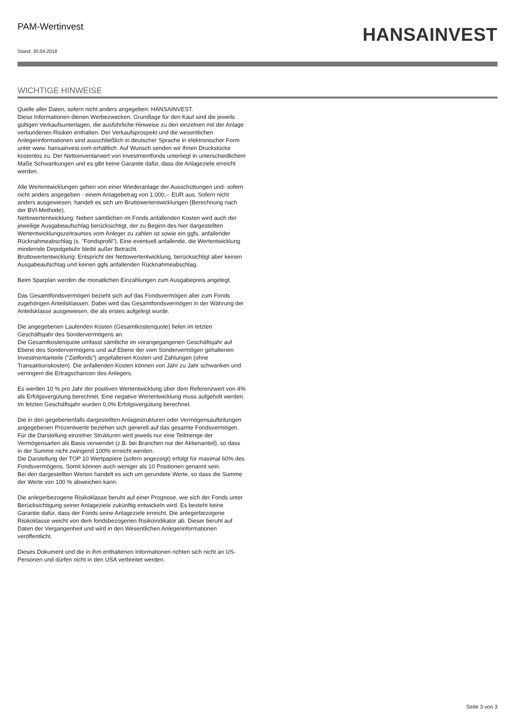PAM-Wertinvest
Stand: 30.04.2018
HANSAINVEST
WICHTIGE HINWEISE
Quelle aller Daten, sofern nicht anders angegeben: HANSAINVEST.
Diese Informationen dienen Werbezwecken. Grundlage für den Kauf sind die jeweils gültigen Verkaufsunterlagen, die ausführliche Hinweise zu den einzelnen mit der Anlage verbundenen Risiken enthalten. Der Verkaufsprospekt und die wesentlichen Anlegerinformationen sind ausschließlich in deutscher Sprache in elektronischer Form unter www. hansainvest.com erhältlich. Auf Wunsch senden wir Ihnen Druckstücke kostenlos zu. Der Nettoinventarwert von Investmentfonds unterliegt in unterschiedlichem Maße Schwankungen und es gibt keine Garantie dafür, dass die Anlageziele erreicht werden.
Alle Wertentwicklungen gehen von einer Wiederanlage der Ausschüttungen und- sofern nicht anders angegeben - einem Anlagebetrag von 1.000,-- EUR aus. Sofern nicht anders ausgewiesen, handelt es sich um Bruttowertentwicklungen (Berechnung nach der BVI-Methode).
Nettowertentwicklung: Neben sämtlichen im Fonds anfallenden Kosten wird auch der jeweilige Ausgabeaufschlag berücksichtigt, der zu Beginn des hier dargestellten Wertentwicklungszeitraumes vom Anleger zu zahlen ist sowie ein ggfs. anfallender Rücknahmeabschlag (s. "Fondsprofil"). Eine eventuell anfallende, die Wertentwicklung mindernde Depotgebühr bleibt außer Betracht.
Bruttowertentwicklung: Entspricht der Nettowertentwicklung, berücksichtigt aber keinen Ausgabeaufschlag und keinen ggfs anfallenden Rücknahmeabschlag.
Beim Sparplan werden die monatlichen Einzahlungen zum Ausgabepreis angelegt.
Das Gesamtfondsvermögen bezieht sich auf das Fondsvermögen aller zum Fonds zugehörigen Anteilsklassen. Dabei wird das Gesamtfondsvermögen in der Währung der Anteilsklasse ausgewiesen, die als erstes aufgelegt wurde.
Die angegebenen Laufenden Kosten (Gesamtkostenquote) fielen im letzten Geschäftsjahr des Sondervermögens an.
Die Gesamtkostenquote umfasst sämtliche im vorangegangenen Geschäftsjahr auf Ebene des Sondervermögens und auf Ebene der vom Sondervermögen gehaltenen Investmentanteile ("Zielfonds") angefallenen Kosten und Zahlungen (ohne Transaktionskosten). Die anfallenden Kosten können von Jahr zu Jahr schwanken und verringern die Ertragschancen des Anlegers.
Es werden 10 % pro Jahr der positiven Wertentwicklung über dem Referenzwert von 4% als Erfolgsvergütung berechnet. Eine negative Wertentwicklung muss aufgeholt werden.
Im letzten Geschäftsjahr wurden 0,0% Erfolgsvergütung berechnet.
Die in den gegebenenfalls dargestellten Anlagestrukturen oder Vermögensaufteilungen angegebenen Prozentwerte beziehen sich generell auf das gesamte Fondsvermögen. Für die Darstellung einzelner Strukturen wird jeweils nur eine Teilmenge der Vermögensarten als Basis verwendet (z.B. bei Branchen nur der Aktienanteil), so dass in der Summe nicht zwingend 100% erreicht werden.
Die Darstellung der TOP 10 Wertpapiere (sofern angezeigt) erfolgt für maximal 60% des Fondsvermögens. Somit können auch weniger als 10 Positionen genannt sein.
Bei den dargestellten Werten handelt es sich um gerundete Werte, so dass die Summe der Werte von 100 % abweichen kann.
Die anlegerbezogene Risikoklasse beruht auf einer Prognose, wie sich der Fonds unter Berücksichtigung seiner Anlageziele zukünftig entwickeln wird. Es besteht keine Garantie dafür, dass der Fonds seine Anlageziele erreicht. Die anlegerbezogene Risikoklasse weicht von dem fondsbezogenen Risikoindikator ab. Dieser beruht auf Daten der Vergangenheit und wird in den Wesentlichen Anlegerinformationen veröffentlicht.
Dieses Dokument und die in ihm enthaltenen Informationen richten sich nicht an US-Personen und dürfen nicht in den USA verbreitet werden.
Seite 3 von 3